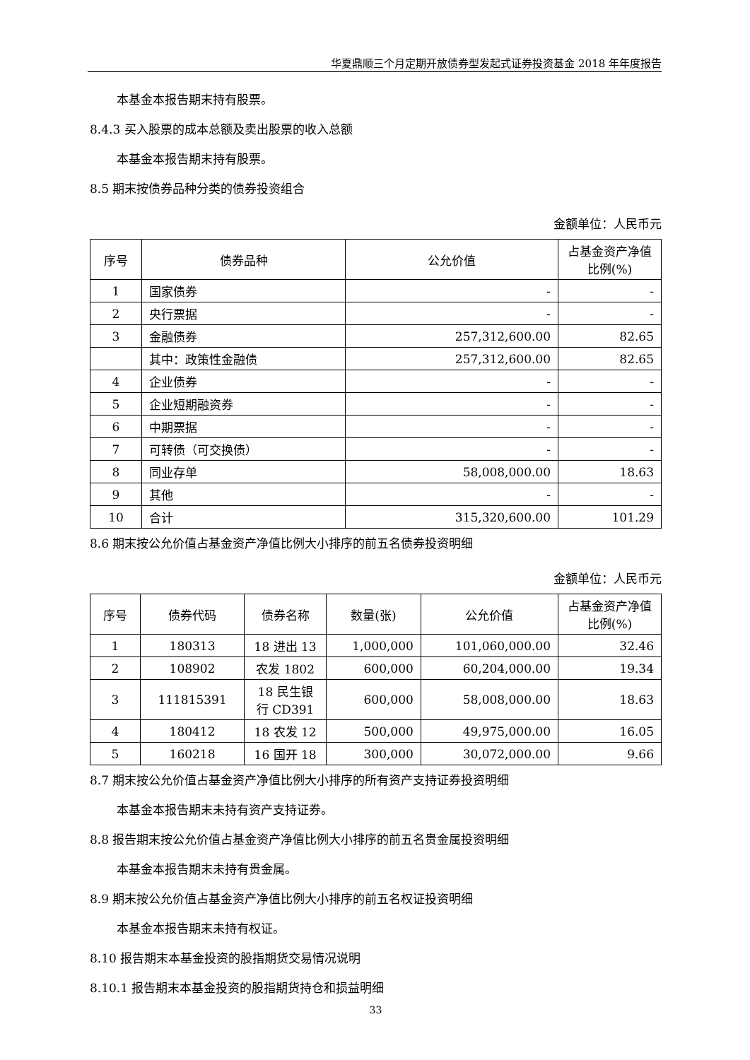华夏鼎顺三个月定期开放债券型发起式证券投资基金 2018 年年度报告
本基金本报告期末持有股票。
8.4.3 买入股票的成本总额及卖出股票的收入总额
本基金本报告期末持有股票。
8.5 期末按债券品种分类的债券投资组合
金额单位：人民币元
| 序号 | 债券品种 | 公允价值 | 占基金资产净值比例(%) |
| --- | --- | --- | --- |
| 1 | 国家债券 | - | - |
| 2 | 央行票据 | - | - |
| 3 | 金融债券 | 257,312,600.00 | 82.65 |
| | 其中：政策性金融债 | 257,312,600.00 | 82.65 |
| 4 | 企业债券 | - | - |
| 5 | 企业短期融资券 | - | - |
| 6 | 中期票据 | - | - |
| 7 | 可转债（可交换债） | - | - |
| 8 | 同业存单 | 58,008,000.00 | 18.63 |
| 9 | 其他 | - | - |
| 10 | 合计 | 315,320,600.00 | 101.29 |
8.6 期末按公允价值占基金资产净值比例大小排序的前五名债券投资明细
金额单位：人民币元
| 序号 | 债券代码 | 债券名称 | 数量(张) | 公允价值 | 占基金资产净值比例(%) |
| --- | --- | --- | --- | --- | --- |
| 1 | 180313 | 18 进出 13 | 1,000,000 | 101,060,000.00 | 32.46 |
| 2 | 108902 | 农发 1802 | 600,000 | 60,204,000.00 | 19.34 |
| 3 | 111815391 | 18 民生银行 CD391 | 600,000 | 58,008,000.00 | 18.63 |
| 4 | 180412 | 18 农发 12 | 500,000 | 49,975,000.00 | 16.05 |
| 5 | 160218 | 16 国开 18 | 300,000 | 30,072,000.00 | 9.66 |
8.7 期末按公允价值占基金资产净值比例大小排序的所有资产支持证券投资明细
本基金本报告期末未持有资产支持证券。
8.8 报告期末按公允价值占基金资产净值比例大小排序的前五名贵金属投资明细
本基金本报告期末未持有贵金属。
8.9 期末按公允价值占基金资产净值比例大小排序的前五名权证投资明细
本基金本报告期末未持有权证。
8.10 报告期末本基金投资的股指期货交易情况说明
8.10.1 报告期末本基金投资的股指期货持仓和损益明细
33